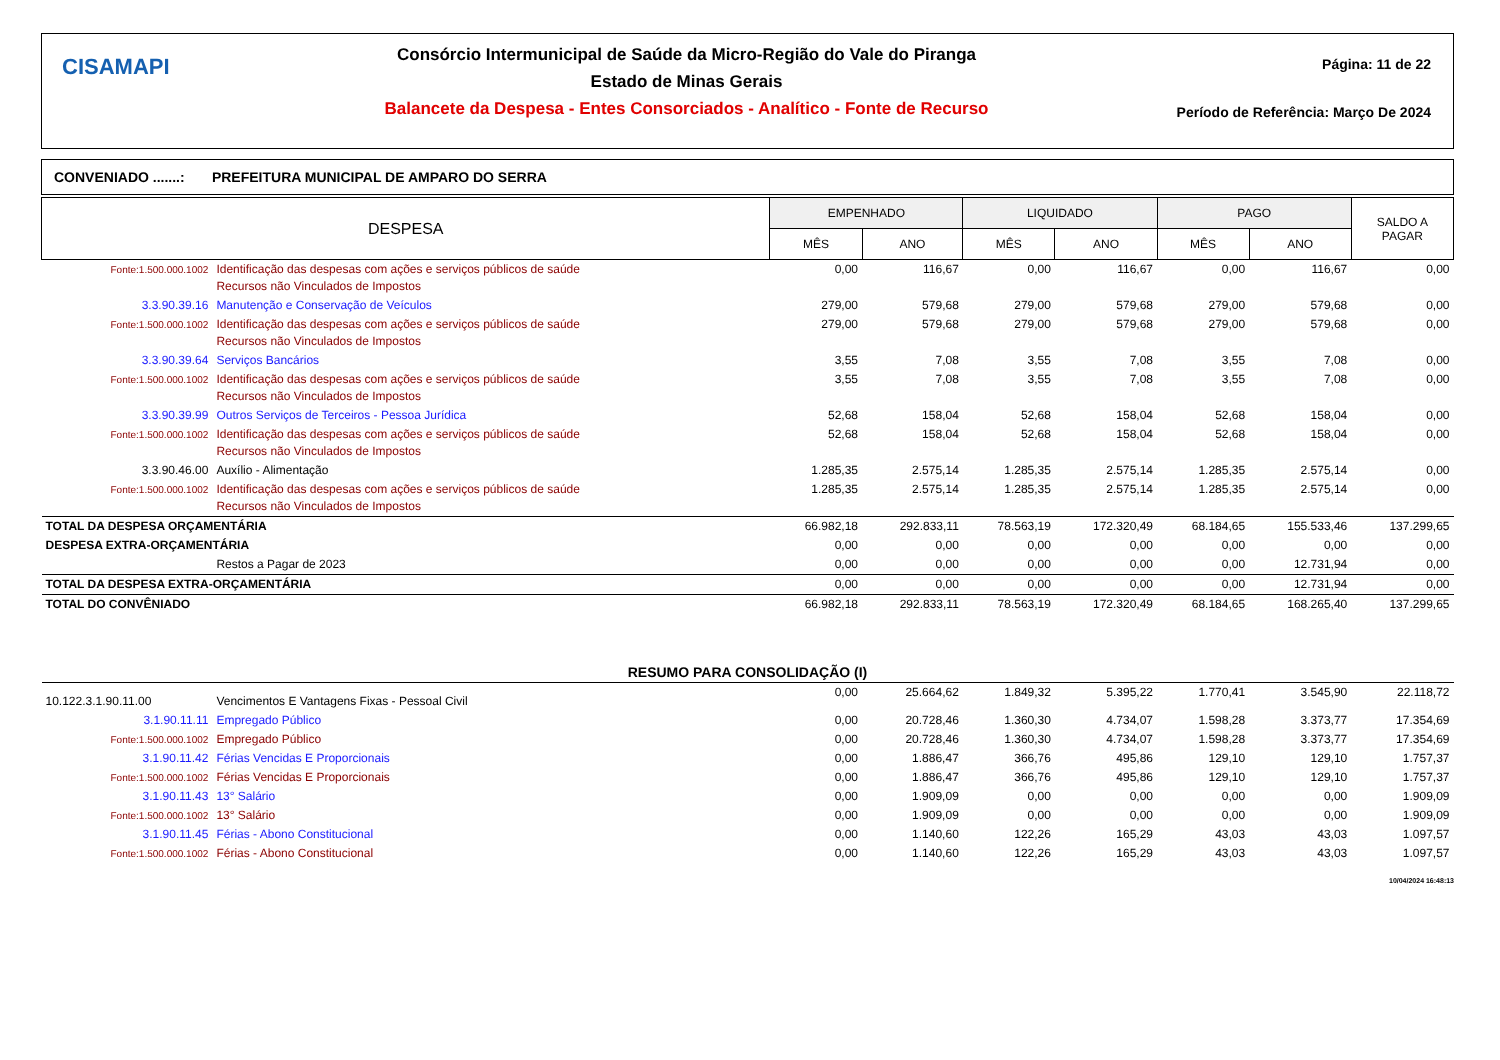CISAMAPI
Consórcio Intermunicipal de Saúde da Micro-Região do Vale do Piranga
Estado de Minas Gerais
Balancete da Despesa - Entes Consorciados - Analítico - Fonte de Recurso
Página: 11 de 22
Período de Referência: Março De 2024
CONVENIADO .......: PREFEITURA MUNICIPAL DE AMPARO DO SERRA
| DESPESA | | EMPENHADO | | LIQUIDADO | | PAGO | | SALDO A PAGAR |
| --- | --- | --- | --- | --- | --- | --- | --- | --- |
| | | MÊS | ANO | MÊS | ANO | MÊS | ANO | |
| Fonte:1.500.000.1002 | Identificação das despesas com ações e serviços públicos de saúde Recursos não Vinculados de Impostos | 0,00 | 116,67 | 0,00 | 116,67 | 0,00 | 116,67 | 0,00 |
| 3.3.90.39.16 | Manutenção e Conservação de Veículos | 279,00 | 579,68 | 279,00 | 579,68 | 279,00 | 579,68 | 0,00 |
| Fonte:1.500.000.1002 | Identificação das despesas com ações e serviços públicos de saúde Recursos não Vinculados de Impostos | 279,00 | 579,68 | 279,00 | 579,68 | 279,00 | 579,68 | 0,00 |
| 3.3.90.39.64 | Serviços Bancários | 3,55 | 7,08 | 3,55 | 7,08 | 3,55 | 7,08 | 0,00 |
| Fonte:1.500.000.1002 | Identificação das despesas com ações e serviços públicos de saúde Recursos não Vinculados de Impostos | 3,55 | 7,08 | 3,55 | 7,08 | 3,55 | 7,08 | 0,00 |
| 3.3.90.39.99 | Outros Serviços de Terceiros - Pessoa Jurídica | 52,68 | 158,04 | 52,68 | 158,04 | 52,68 | 158,04 | 0,00 |
| Fonte:1.500.000.1002 | Identificação das despesas com ações e serviços públicos de saúde Recursos não Vinculados de Impostos | 52,68 | 158,04 | 52,68 | 158,04 | 52,68 | 158,04 | 0,00 |
| 3.3.90.46.00 | Auxílio - Alimentação | 1.285,35 | 2.575,14 | 1.285,35 | 2.575,14 | 1.285,35 | 2.575,14 | 0,00 |
| Fonte:1.500.000.1002 | Identificação das despesas com ações e serviços públicos de saúde Recursos não Vinculados de Impostos | 1.285,35 | 2.575,14 | 1.285,35 | 2.575,14 | 1.285,35 | 2.575,14 | 0,00 |
| TOTAL DA DESPESA ORÇAMENTÁRIA | | 66.982,18 | 292.833,11 | 78.563,19 | 172.320,49 | 68.184,65 | 155.533,46 | 137.299,65 |
| DESPESA EXTRA-ORÇAMENTÁRIA | | 0,00 | 0,00 | 0,00 | 0,00 | 0,00 | 0,00 | 0,00 |
| | Restos a Pagar de 2023 | 0,00 | 0,00 | 0,00 | 0,00 | 0,00 | 12.731,94 | 0,00 |
| TOTAL DA DESPESA EXTRA-ORÇAMENTÁRIA | | 0,00 | 0,00 | 0,00 | 0,00 | 0,00 | 12.731,94 | 0,00 |
| TOTAL DO CONVÊNIADO | | 66.982,18 | 292.833,11 | 78.563,19 | 172.320,49 | 68.184,65 | 168.265,40 | 137.299,65 |
| RESUMO PARA CONSOLIDAÇÃO (I) | | | | | | | | |
| 10.122.3.1.90.11.00 | Vencimentos E Vantagens Fixas - Pessoal Civil | 0,00 | 25.664,62 | 1.849,32 | 5.395,22 | 1.770,41 | 3.545,90 | 22.118,72 |
| 3.1.90.11.11 | Empregado Público | 0,00 | 20.728,46 | 1.360,30 | 4.734,07 | 1.598,28 | 3.373,77 | 17.354,69 |
| Fonte:1.500.000.1002 | Empregado Público | 0,00 | 20.728,46 | 1.360,30 | 4.734,07 | 1.598,28 | 3.373,77 | 17.354,69 |
| 3.1.90.11.42 | Férias Vencidas E Proporcionais | 0,00 | 1.886,47 | 366,76 | 495,86 | 129,10 | 129,10 | 1.757,37 |
| Fonte:1.500.000.1002 | Férias Vencidas E Proporcionais | 0,00 | 1.886,47 | 366,76 | 495,86 | 129,10 | 129,10 | 1.757,37 |
| 3.1.90.11.43 | 13° Salário | 0,00 | 1.909,09 | 0,00 | 0,00 | 0,00 | 0,00 | 1.909,09 |
| Fonte:1.500.000.1002 | 13° Salário | 0,00 | 1.909,09 | 0,00 | 0,00 | 0,00 | 0,00 | 1.909,09 |
| 3.1.90.11.45 | Férias - Abono Constitucional | 0,00 | 1.140,60 | 122,26 | 165,29 | 43,03 | 43,03 | 1.097,57 |
| Fonte:1.500.000.1002 | Férias - Abono Constitucional | 0,00 | 1.140,60 | 122,26 | 165,29 | 43,03 | 43,03 | 1.097,57 |
10/04/2024 16:48:13